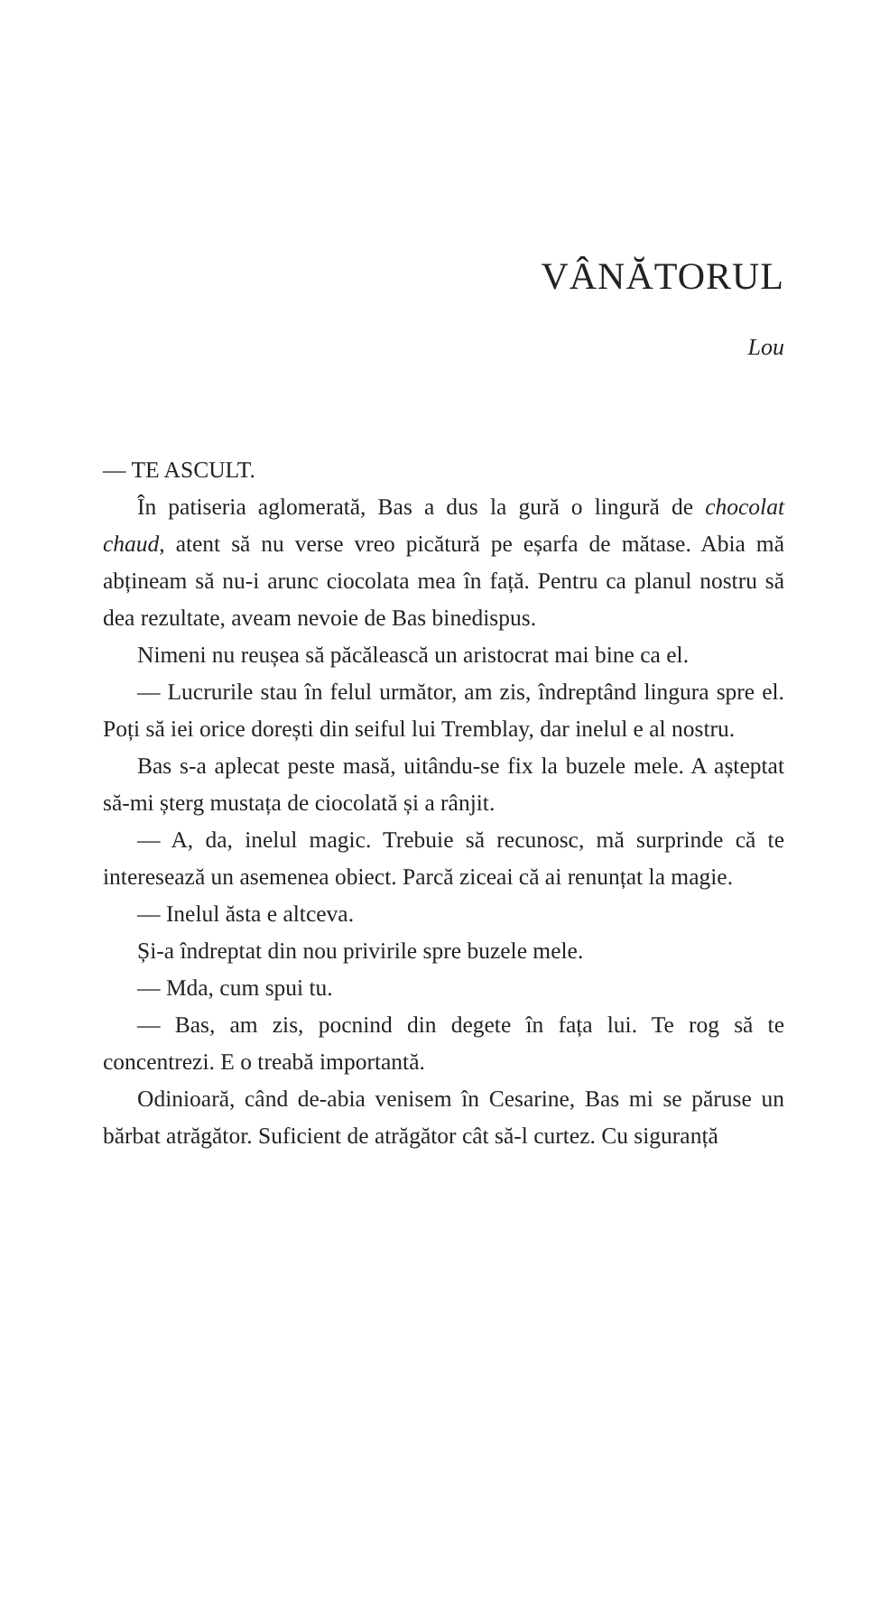VÂNĂTORUL
Lou
— TE ASCULT.
În patiseria aglomerată, Bas a dus la gură o lingură de chocolat chaud, atent să nu verse vreo picătură pe eșarfa de mătase. Abia mă abțineam să nu-i arunc ciocolata mea în față. Pentru ca planul nostru să dea rezultate, aveam nevoie de Bas binedispus.
Nimeni nu reușea să păcălească un aristocrat mai bine ca el.
— Lucrurile stau în felul următor, am zis, îndreptând lingura spre el. Poți să iei orice dorești din seiful lui Tremblay, dar inelul e al nostru.
Bas s-a aplecat peste masă, uitându-se fix la buzele mele. A așteptat să-mi șterg mustața de ciocolată și a rânjit.
— A, da, inelul magic. Trebuie să recunosc, mă surprinde că te interesează un asemenea obiect. Parcă ziceai că ai renunțat la magie.
— Inelul ăsta e altceva.
Și-a îndreptat din nou privirile spre buzele mele.
— Mda, cum spui tu.
— Bas, am zis, pocnind din degete în fața lui. Te rog să te concentrezi. E o treabă importantă.
Odinioară, când de-abia venisem în Cesarine, Bas mi se păruse un bărbat atrăgător. Suficient de atrăgător cât să-l curtez. Cu siguranță